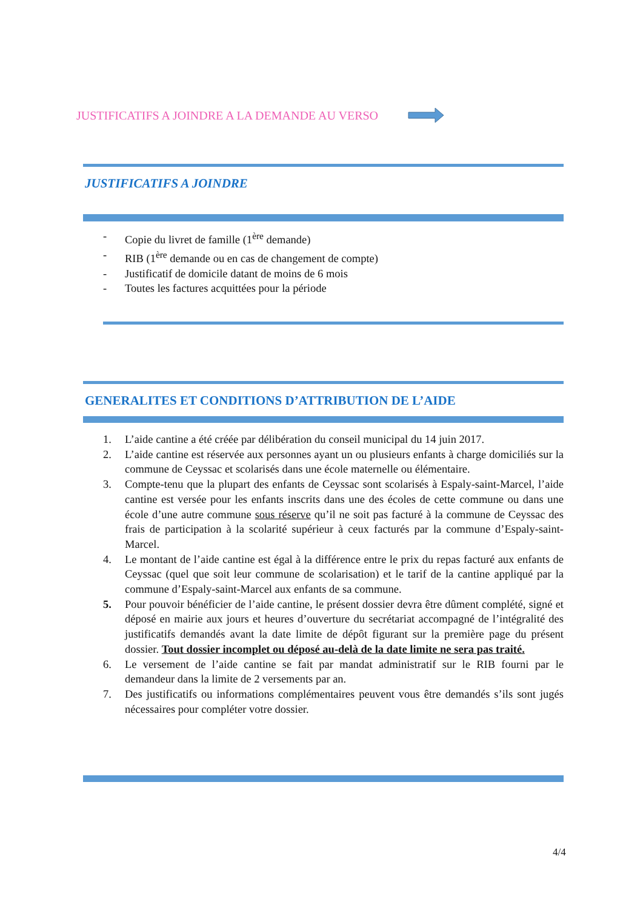JUSTIFICATIFS A JOINDRE A LA DEMANDE AU VERSO
JUSTIFICATIFS A JOINDRE
- Copie du livret de famille (1<sup>ère</sup> demande)
- RIB (1<sup>ère</sup> demande ou en cas de changement de compte)
- Justificatif de domicile datant de moins de 6 mois
- Toutes les factures acquittées pour la période
GENERALITES ET CONDITIONS D’ATTRIBUTION DE L’AIDE
1. L’aide cantine a été créée par délibération du conseil municipal du 14 juin 2017.
2. L’aide cantine est réservée aux personnes ayant un ou plusieurs enfants à charge domiciliés sur la commune de Ceyssac et scolarisés dans une école maternelle ou élémentaire.
3. Compte-tenu que la plupart des enfants de Ceyssac sont scolarisés à Espaly-saint-Marcel, l’aide cantine est versée pour les enfants inscrits dans une des écoles de cette commune ou dans une école d’une autre commune sous réserve qu’il ne soit pas facturé à la commune de Ceyssac des frais de participation à la scolarité supérieur à ceux facturés par la commune d’Espaly-saint-Marcel.
4. Le montant de l’aide cantine est égal à la différence entre le prix du repas facturé aux enfants de Ceyssac (quel que soit leur commune de scolarisation) et le tarif de la cantine appliqué par la commune d’Espaly-saint-Marcel aux enfants de sa commune.
5. Pour pouvoir bénéficier de l’aide cantine, le présent dossier devra être dûment complété, signé et déposé en mairie aux jours et heures d’ouverture du secrétariat accompagné de l’intégralité des justificatifs demandés avant la date limite de dépôt figurant sur la première page du présent dossier. Tout dossier incomplet ou déposé au-delà de la date limite ne sera pas traité.
6. Le versement de l’aide cantine se fait par mandat administratif sur le RIB fourni par le demandeur dans la limite de 2 versements par an.
7. Des justificatifs ou informations complémentaires peuvent vous être demandés s’ils sont jugés nécessaires pour compléter votre dossier.
4/4